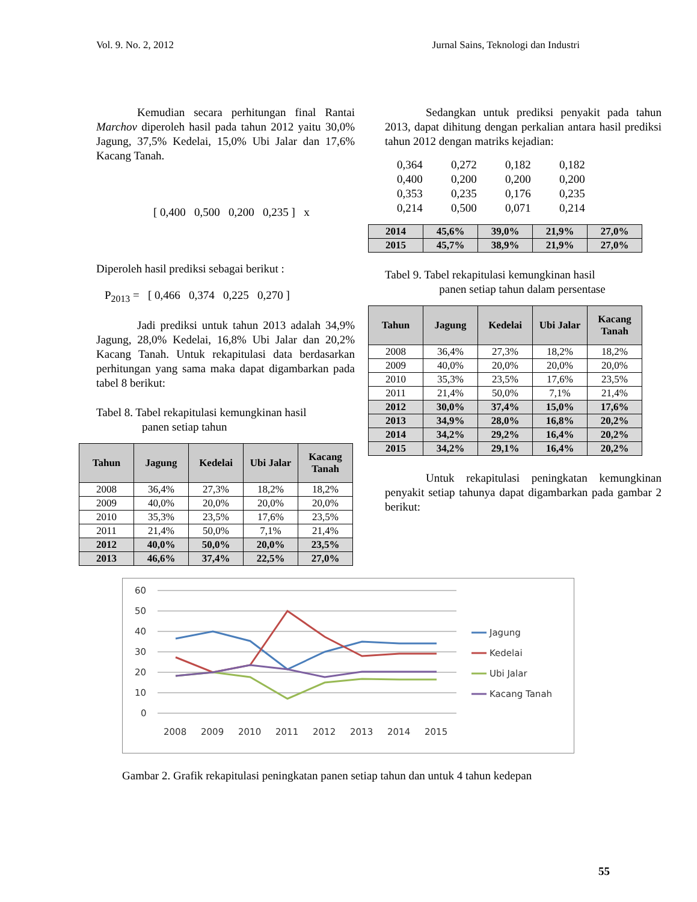Vol. 9. No. 2, 2012 Jurnal Sains, Teknologi dan Industri
Kemudian secara perhitungan final Rantai Marchov diperoleh hasil pada tahun 2012 yaitu 30,0% Jagung, 37,5% Kedelai, 15,0% Ubi Jalar dan 17,6% Kacang Tanah.
[ 0,400 0,500 0,200 0,235 ] x
Diperoleh hasil prediksi sebagai berikut :
P<sub>2013</sub> = [ 0,466 0,374 0,225 0,270 ]
Jadi prediksi untuk tahun 2013 adalah 34,9% Jagung, 28,0% Kedelai, 16,8% Ubi Jalar dan 20,2% Kacang Tanah. Untuk rekapitulasi data berdasarkan perhitungan yang sama maka dapat digambarkan pada tabel 8 berikut:
Tabel 8. Tabel rekapitulasi kemungkinan hasil
panen setiap tahun
| Tahun | Jagung | Kedelai | Ubi Jalar | Kacang Tanah |
| --- | --- | --- | --- | --- |
| 2008 | 36,4% | 27,3% | 18,2% | 18,2% |
| 2009 | 40,0% | 20,0% | 20,0% | 20,0% |
| 2010 | 35,3% | 23,5% | 17,6% | 23,5% |
| 2011 | 21,4% | 50,0% | 7,1% | 21,4% |
| 2012 | 40,0% | 50,0% | 20,0% | 23,5% |
| 2013 | 46,6% | 37,4% | 22,5% | 27,0% |
Sedangkan untuk prediksi penyakit pada tahun 2013, dapat dihitung dengan perkalian antara hasil prediksi tahun 2012 dengan matriks kejadian:
| 0,364 | 0,272 | 0,182 | 0,182 |
| 0,400 | 0,200 | 0,200 | 0,200 |
| 0,353 | 0,235 | 0,176 | 0,235 |
| 0,214 | 0,500 | 0,071 | 0,214 |
| 2014 | 45,6% | 39,0% | 21,9% | 27,0% |
| 2015 | 45,7% | 38,9% | 21,9% | 27,0% |
Tabel 9. Tabel rekapitulasi kemungkinan hasil
panen setiap tahun dalam persentase
| Tahun | Jagung | Kedelai | Ubi Jalar | Kacang Tanah |
| --- | --- | --- | --- | --- |
| 2008 | 36,4% | 27,3% | 18,2% | 18,2% |
| 2009 | 40,0% | 20,0% | 20,0% | 20,0% |
| 2010 | 35,3% | 23,5% | 17,6% | 23,5% |
| 2011 | 21,4% | 50,0% | 7,1% | 21,4% |
| 2012 | 30,0% | 37,4% | 15,0% | 17,6% |
| 2013 | 34,9% | 28,0% | 16,8% | 20,2% |
| 2014 | 34,2% | 29,2% | 16,4% | 20,2% |
| 2015 | 34,2% | 29,1% | 16,4% | 20,2% |
Untuk rekapitulasi peningkatan kemungkinan penyakit setiap tahunya dapat digambarkan pada gambar 2 berikut:
60
50
40
30
20
10
0
2008
2009
2010
2011
2012
2013
2014
2015
Jagung
Kedelai
Ubi Jalar
Kacang Tanah
Gambar 2. Grafik rekapitulasi peningkatan panen setiap tahun dan untuk 4 tahun kedepan
55